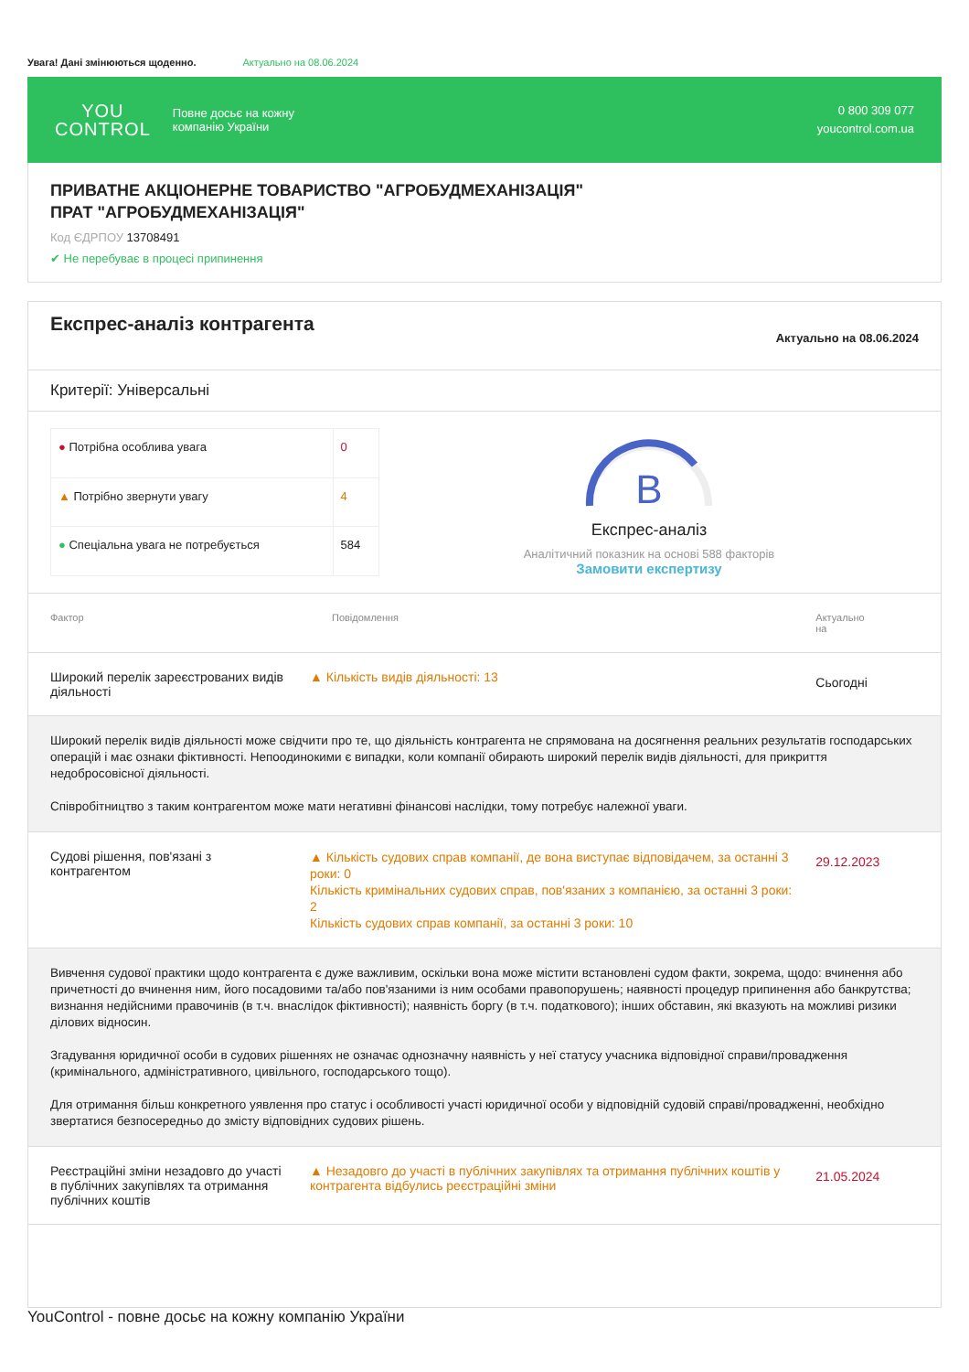Увага! Дані змінюються щоденно. Актуально на 08.06.2024
YOU
CONTROL
Повне досьє на кожну
компанію України
0 800 309 077
youcontrol.com.ua
ПРИВАТНЕ АКЦІОНЕРНЕ ТОВАРИСТВО "АГРОБУДМЕХАНІЗАЦІЯ"
ПРАТ "АГРОБУДМЕХАНІЗАЦІЯ"
Код ЄДРПОУ 13708491
✔ Не перебуває в процесі припинення
Експрес-аналіз контрагента
Актуально на 08.06.2024
Критерії: Універсальні
| ● Потрібна особлива увага | 0 |
| ▲ Потрібно звернути увагу | 4 |
| ● Спеціальна увага не потребується | 584 |
B
Експрес-аналіз
Аналітичний показник на основі 588 факторів
Замовити експертизу
| Фактор | Повідомлення | Актуально на |
| --- | --- | --- |
| Широкий перелік зареєстрованих видів діяльності | ▲ Кількість видів діяльності: 13 | Сьогодні |
| Широкий перелік видів діяльності може свідчити про те, що діяльність контрагента не спрямована на досягнення реальних результатів господарських операцій і має ознаки фіктивності. Непоодинокими є випадки, коли компанії обирають широкий перелік видів діяльності, для прикриття недобросовісної діяльності. Співробітництво з таким контрагентом може мати негативні фінансові наслідки, тому потребує належної уваги. | | |
| Судові рішення, пов'язані з контрагентом | ▲ Кількість судових справ компанії, де вона виступає відповідачем, за останні 3 роки: 0 Кількість кримінальних судових справ, пов'язаних з компанією, за останні 3 роки: 2 Кількість судових справ компанії, за останні 3 роки: 10 | 29.12.2023 |
| Вивчення судової практики щодо контрагента є дуже важливим, оскільки вона може містити встановлені судом факти, зокрема, щодо: вчинення або причетності до вчинення ним, його посадовими та/або пов'язаними із ним особами правопорушень; наявності процедур припинення або банкрутства; визнання недійсними правочинів (в т.ч. внаслідок фіктивності); наявність боргу (в т.ч. податкового); інших обставин, які вказують на можливі ризики ділових відносин. Згадування юридичної особи в судових рішеннях не означає однозначну наявність у неї статусу учасника відповідної справи/провадження (кримінального, адміністративного, цивільного, господарського тощо). Для отримання більш конкретного уявлення про статус і особливості участі юридичної особи у відповідній судовій справі/провадженні, необхідно звертатися безпосередньо до змісту відповідних судових рішень. | | |
| Реєстраційні зміни незадовго до участі в публічних закупівлях та отримання публічних коштів | ▲ Незадовго до участі в публічних закупівлях та отримання публічних коштів у контрагента відбулись реєстраційні зміни | 21.05.2024 |
YouControl - повне досьє на кожну компанію України